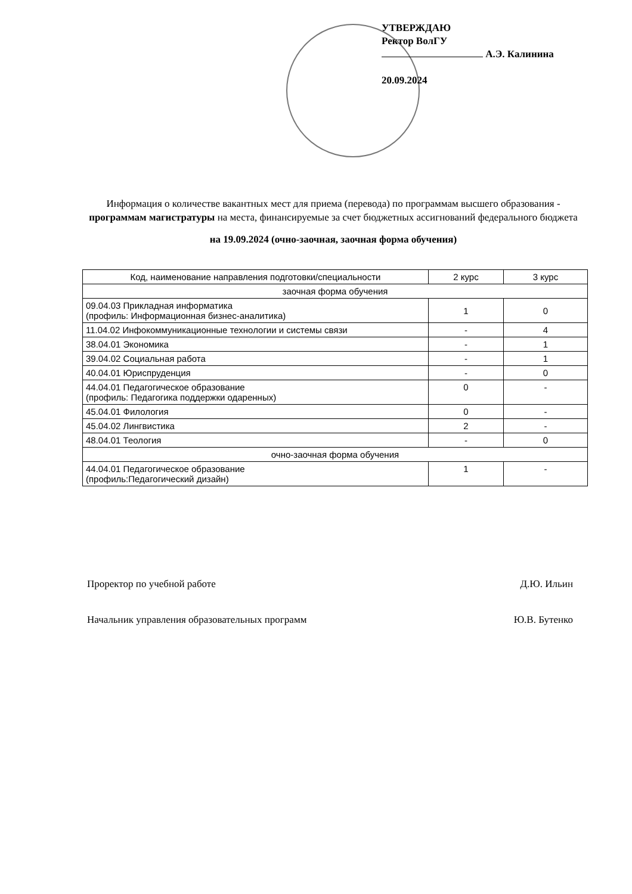УТВЕРЖДАЮ
Ректор ВолГУ
А.Э. Калинина
20.09.2024
Информация о количестве вакантных мест для приема (перевода) по программам высшего образования - программам магистратуры на места, финансируемые за счет бюджетных ассигнований федерального бюджета
на 19.09.2024 (очно-заочная, заочная форма обучения)
| Код, наименование направления подготовки/специальности | 2 курс | 3 курс |
| --- | --- | --- |
| заочная форма обучения | | |
| 09.04.03 Прикладная информатика (профиль: Информационная бизнес-аналитика) | 1 | 0 |
| 11.04.02 Инфокоммуникационные технологии и системы связи | - | 4 |
| 38.04.01 Экономика | - | 1 |
| 39.04.02 Социальная работа | - | 1 |
| 40.04.01 Юриспруденция | - | 0 |
| 44.04.01 Педагогическое образование (профиль: Педагогика поддержки одаренных) | 0 | - |
| 45.04.01 Филология | 0 | - |
| 45.04.02 Лингвистика | 2 | - |
| 48.04.01 Теология | - | 0 |
| очно-заочная форма обучения | | |
| 44.04.01 Педагогическое образование (профиль:Педагогический дизайн) | 1 | - |
Проректор по учебной работе Д.Ю. Ильин
Начальник управления образовательных программ Ю.В. Бутенко